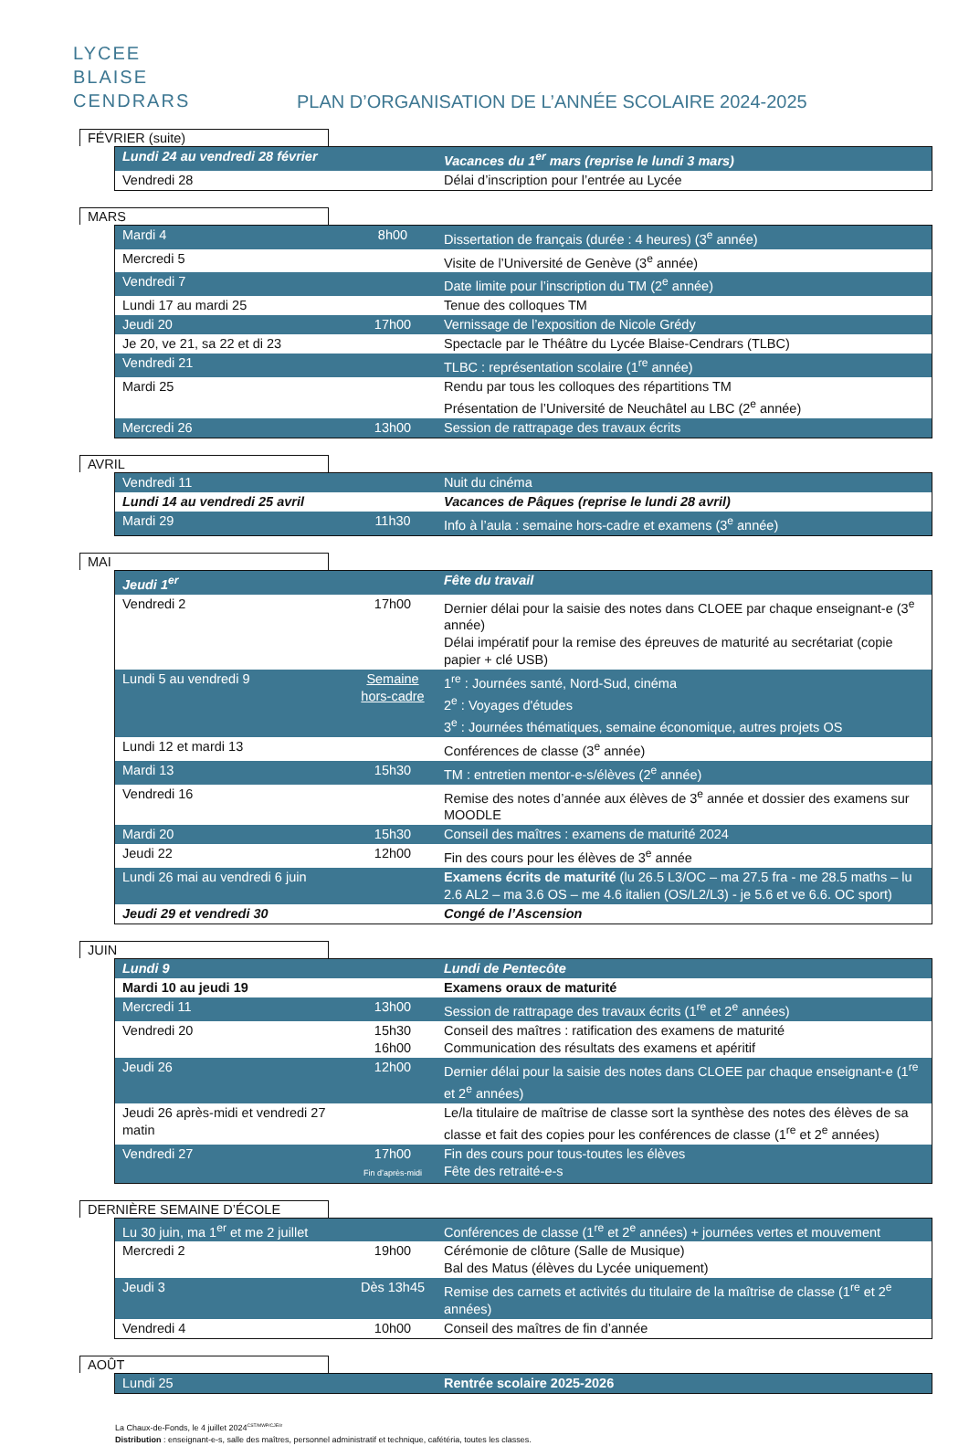LYCEE
BLAISE
CENDRARS
PLAN D’ORGANISATION DE L’ANNÉE SCOLAIRE 2024-2025
FÉVRIER (suite)
| Lundi 24 au vendredi 28 février | | Vacances du 1<sup>er</sup> mars (reprise le lundi 3 mars) |
| Vendredi 28 | | Délai d’inscription pour l’entrée au Lycée |
MARS
| Mardi 4 | 8h00 | Dissertation de français (durée : 4 heures) (3<sup>e</sup> année) |
| Mercredi 5 | | Visite de l’Université de Genève (3<sup>e</sup> année) |
| Vendredi 7 | | Date limite pour l’inscription du TM (2<sup>e</sup> année) |
| Lundi 17 au mardi 25 | | Tenue des colloques TM |
| Jeudi 20 | 17h00 | Vernissage de l’exposition de Nicole Grédy |
| Je 20, ve 21, sa 22 et di 23 | | Spectacle par le Théâtre du Lycée Blaise-Cendrars (TLBC) |
| Vendredi 21 | | TLBC : représentation scolaire (1<sup>re</sup> année) |
| Mardi 25 | | Rendu par tous les colloques des répartitions TM Présentation de l’Université de Neuchâtel au LBC (2<sup>e</sup> année) |
| Mercredi 26 | 13h00 | Session de rattrapage des travaux écrits |
AVRIL
| Vendredi 11 | | Nuit du cinéma |
| Lundi 14 au vendredi 25 avril | | Vacances de Pâques (reprise le lundi 28 avril) |
| Mardi 29 | 11h30 | Info à l’aula : semaine hors-cadre et examens (3<sup>e</sup> année) |
MAI
| Jeudi 1<sup>er</sup> | | Fête du travail |
| Vendredi 2 | 17h00 | Dernier délai pour la saisie des notes dans CLOEE par chaque enseignant-e (3<sup>e</sup> année) Délai impératif pour la remise des épreuves de maturité au secrétariat (copie papier + clé USB) |
| Lundi 5 au vendredi 9 | Semaine hors-cadre | 1<sup>re</sup> : Journées santé, Nord-Sud, cinéma 2<sup>e</sup> : Voyages d'études 3<sup>e</sup> : Journées thématiques, semaine économique, autres projets OS |
| Lundi 12 et mardi 13 | | Conférences de classe (3<sup>e</sup> année) |
| Mardi 13 | 15h30 | TM : entretien mentor-e-s/élèves (2<sup>e</sup> année) |
| Vendredi 16 | | Remise des notes d’année aux élèves de 3<sup>e</sup> année et dossier des examens sur MOODLE |
| Mardi 20 | 15h30 | Conseil des maîtres : examens de maturité 2024 |
| Jeudi 22 | 12h00 | Fin des cours pour les élèves de 3<sup>e</sup> année |
| Lundi 26 mai au vendredi 6 juin | | Examens écrits de maturité (lu 26.5 L3/OC – ma 27.5 fra - me 28.5 maths – lu 2.6 AL2 – ma 3.6 OS – me 4.6 italien (OS/L2/L3) - je 5.6 et ve 6.6. OC sport) |
| Jeudi 29 et vendredi 30 | | Congé de l’Ascension |
JUIN
| Lundi 9 | | Lundi de Pentecôte |
| Mardi 10 au jeudi 19 | | Examens oraux de maturité |
| Mercredi 11 | 13h00 | Session de rattrapage des travaux écrits (1<sup>re</sup> et 2<sup>e</sup> années) |
| Vendredi 20 | 15h30 16h00 | Conseil des maîtres : ratification des examens de maturité Communication des résultats des examens et apéritif |
| Jeudi 26 | 12h00 | Dernier délai pour la saisie des notes dans CLOEE par chaque enseignant-e (1<sup>re</sup> et 2<sup>e</sup> années) |
| Jeudi 26 après-midi et vendredi 27 matin | | Le/la titulaire de maîtrise de classe sort la synthèse des notes des élèves de sa classe et fait des copies pour les conférences de classe (1<sup>re</sup> et 2<sup>e</sup> années) |
| Vendredi 27 | 17h00 Fin d’après-midi | Fin des cours pour tous-toutes les élèves Fête des retraité-e-s |
DERNIÈRE SEMAINE D’ÉCOLE
| Lu 30 juin, ma 1<sup>er</sup> et me 2 juillet | | Conférences de classe (1<sup>re</sup> et 2<sup>e</sup> années) + journées vertes et mouvement |
| Mercredi 2 | 19h00 | Cérémonie de clôture (Salle de Musique) Bal des Matus (élèves du Lycée uniquement) |
| Jeudi 3 | Dès 13h45 | Remise des carnets et activités du titulaire de la maîtrise de classe (1<sup>re</sup> et 2<sup>e</sup> années) |
| Vendredi 4 | 10h00 | Conseil des maîtres de fin d’année |
AOÛT
| Lundi 25 | | Rentrée scolaire 2025-2026 |
La Chaux-de-Fonds, le 4 juillet 2024<sup>CST/MWP/CJE/ir</sup>
Distribution : enseignant-e-s, salle des maîtres, personnel administratif et technique, cafétéria, toutes les classes.